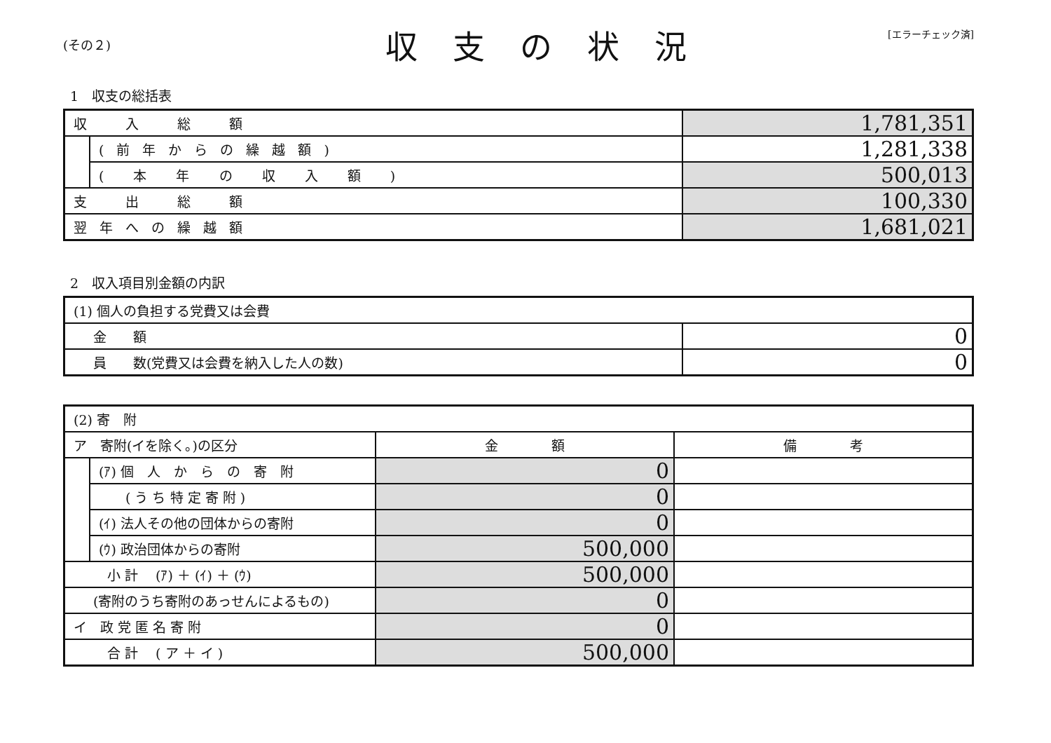(その２)
収支の状況
[エラーチェック済]
1　収支の総括表
| 収 入 総 額 | | 1,781,351 |
| | (前年からの繰越額) | 1,281,338 |
| | ( 本 年 の 収 入 額 ) | 500,013 |
| 支 出 総 額 | | 100,330 |
| 翌年への繰越額 | | 1,681,021 |
2　収入項目別金額の内訳
| (1) 個人の負担する党費又は会費 | |
| 金 額 | 0 |
| 員 数(党費又は会費を納入した人の数) | 0 |
| (2) 寄 附 | | | |
| ア 寄附(イを除く。)の区分 | | 金 額 | 備 考 |
| | (ｱ) 個 人 か ら の 寄 附 | 0 | |
| | ( う ち 特 定 寄 附 ) | 0 | |
| | (ｲ) 法人その他の団体からの寄附 | 0 | |
| | (ｳ) 政治団体からの寄附 | 500,000 | |
| 小 計 (ｱ) ＋ (ｲ) ＋ (ｳ) | | 500,000 | |
| (寄附のうち寄附のあっせんによるもの) | | 0 | |
| イ 政 党 匿 名 寄 附 | | 0 | |
| 合 計 ( ア ＋ イ ) | | 500,000 | |